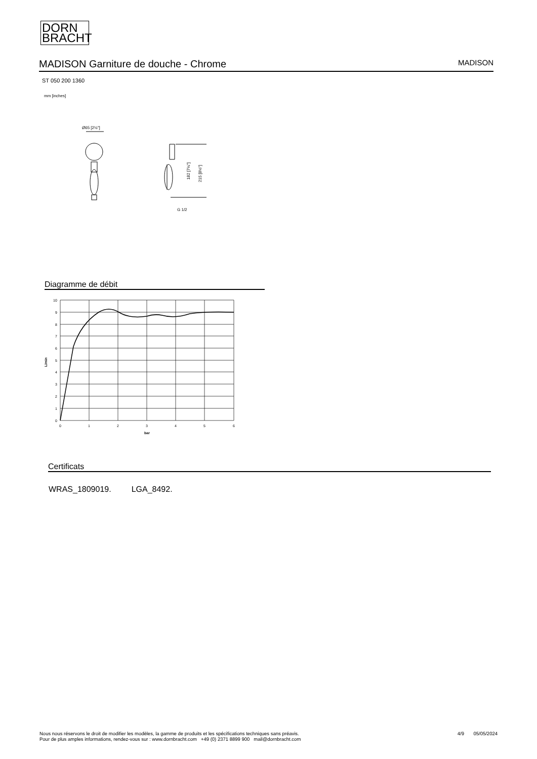DORN
BRACHT
MADISON Garniture de douche - Chrome MADISON
ST 050 200 1360
mm [inches]
Ø65 [2½"]
182 [7⅛"]
215 [8½"]
G 1/2
Diagramme de débit
10
9
8
7
6
5
4
3
2
1
0
L/min
0
1
2
3
4
5
6
bar
Certificats
WRAS_1809019. LGA_8492.
Nous nous réservons le droit de modifier les modèles, la gamme de produits et les spécifications techniques sans préavis.
Pour de plus amples informations, rendez-vous sur : www.dornbracht.com +49 (0) 2371 8899 900 mail@dornbracht.com 4/9 05/05/2024